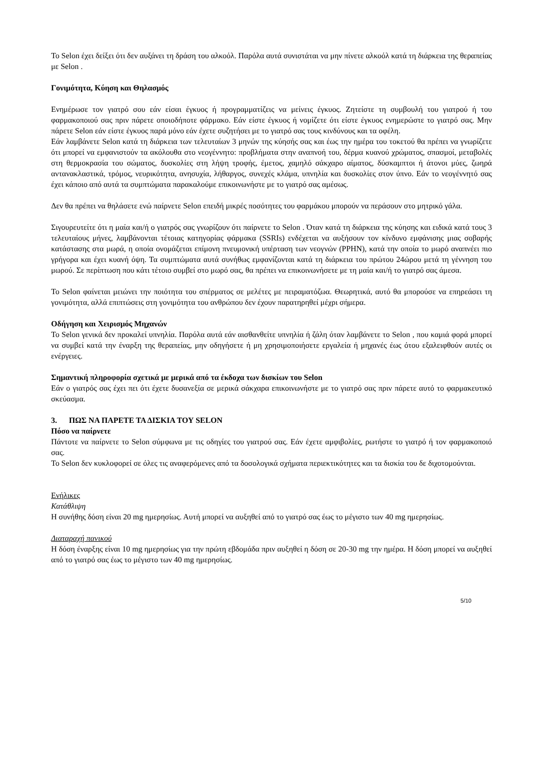Το Selon έχει δείξει ότι δεν αυξάνει τη δράση του αλκοόλ. Παρόλα αυτά συνιστάται να μην πίνετε αλκοόλ κατά τη διάρκεια της θεραπείας με Selon .
Γονιμότητα, Κύηση και Θηλασμός
Ενημέρωσε τον γιατρό σου εάν είσαι έγκυος ή προγραμματίζεις να μείνεις έγκυος. Ζητείστε τη συμβουλή του γιατρού ή του φαρμακοποιού σας πριν πάρετε οποιοδήποτε φάρμακο. Εάν είστε έγκυος ή νομίζετε ότι είστε έγκυος ενημερώστε το γιατρό σας. Μην πάρετε Selon εάν είστε έγκυος παρά μόνο εάν έχετε συζητήσει με το γιατρό σας τους κινδύνους και τα οφέλη.
Εάν λαμβάνετε Selon κατά τη διάρκεια των τελευταίων 3 μηνών της κύησής σας και έως την ημέρα του τοκετού θα πρέπει να γνωρίζετε ότι μπορεί να εμφανιστούν τα ακόλουθα στο νεογέννητο: προβλήματα στην αναπνοή του, δέρμα κυανού χρώματος, σπασμοί, μεταβολές στη θερμοκρασία του σώματος, δυσκολίες στη λήψη τροφής, έμετος, χαμηλό σάκχαρο αίματος, δύσκαμπτοι ή άτονοι μύες, ζωηρά αντανακλαστικά, τρόμος, νευρικότητα, ανησυχία, λήθαργος, συνεχές κλάμα, υπνηλία και δυσκολίες στον ύπνο. Εάν το νεογέννητό σας έχει κάποιο από αυτά τα συμπτώματα παρακαλούμε επικοινωνήστε με το γιατρό σας αμέσως.
Δεν θα πρέπει να θηλάσετε ενώ παίρνετε Selon επειδή μικρές ποσότητες του φαρμάκου μπορούν να περάσουν στο μητρικό γάλα.
Σιγουρευτείτε ότι η μαία και/ή ο γιατρός σας γνωρίζουν ότι παίρνετε το Selon . Όταν κατά τη διάρκεια της κύησης και ειδικά κατά τους 3 τελευταίους μήνες, λαμβάνονται τέτοιας κατηγορίας φάρμακα (SSRIs) ενδέχεται να αυξήσουν τον κίνδυνο εμφάνισης μιας σοβαρής κατάστασης στα μωρά, η οποία ονομάζεται επίμονη πνευμονική υπέρταση των νεογνών (PPHN), κατά την οποία το μωρό αναπνέει πιο γρήγορα και έχει κυανή όψη. Τα συμπτώματα αυτά συνήθως εμφανίζονται κατά τη διάρκεια του πρώτου 24ώρου μετά τη γέννηση του μωρού. Σε περίπτωση που κάτι τέτοιο συμβεί στο μωρό σας, θα πρέπει να επικοινωνήσετε με τη μαία και/ή το γιατρό σας άμεσα.
Το Selon φαίνεται μειώνει την ποιότητα του σπέρματος σε μελέτες με πειραματόζωα. Θεωρητικά, αυτό θα μπορούσε να επηρεάσει τη γονιμότητα, αλλά επιπτώσεις στη γονιμότητα του ανθρώπου δεν έχουν παρατηρηθεί μέχρι σήμερα.
Οδήγηση και Χειρισμός Μηχανών
Το Selon γενικά δεν προκαλεί υπνηλία. Παρόλα αυτά εάν αισθανθείτε υπνηλία ή ζάλη όταν λαμβάνετε το Selon , που καμιά φορά μπορεί να συμβεί κατά την έναρξη της θεραπείας, μην οδηγήσετε ή μη χρησιμοποιήσετε εργαλεία ή μηχανές έως ότου εξαλειφθούν αυτές οι ενέργειες.
Σημαντική πληροφορία σχετικά με μερικά από τα έκδοχα των δισκίων του Selon
Εάν ο γιατρός σας έχει πει ότι έχετε δυσανεξία σε μερικά σάκχαρα επικοινωνήστε με το γιατρό σας πριν πάρετε αυτό το φαρμακευτικό σκεύασμα.
3. ΠΩΣ ΝΑ ΠΑΡΕΤΕ ΤΑ ΔΙΣΚΙΑ ΤΟΥ SELON
Πόσο να παίρνετε
Πάντοτε να παίρνετε το Selon σύμφωνα με τις οδηγίες του γιατρού σας. Εάν έχετε αμφιβολίες, ρωτήστε το γιατρό ή τον φαρμακοποιό σας.
Το Selon δεν κυκλοφορεί σε όλες τις αναφερόμενες από τα δοσολογικά σχήματα περιεκτικότητες και τα δισκία του δε διχοτομούνται.
Ενήλικες
Κατάθλιψη
Η συνήθης δόση είναι 20 mg ημερησίως. Αυτή μπορεί να αυξηθεί από το γιατρό σας έως το μέγιστο των 40 mg ημερησίως.
Διαταραχή πανικού
Η δόση έναρξης είναι 10 mg ημερησίως για την πρώτη εβδομάδα πριν αυξηθεί η δόση σε 20-30 mg την ημέρα. Η δόση μπορεί να αυξηθεί από το γιατρό σας έως το μέγιστο των 40 mg ημερησίως.
5/10